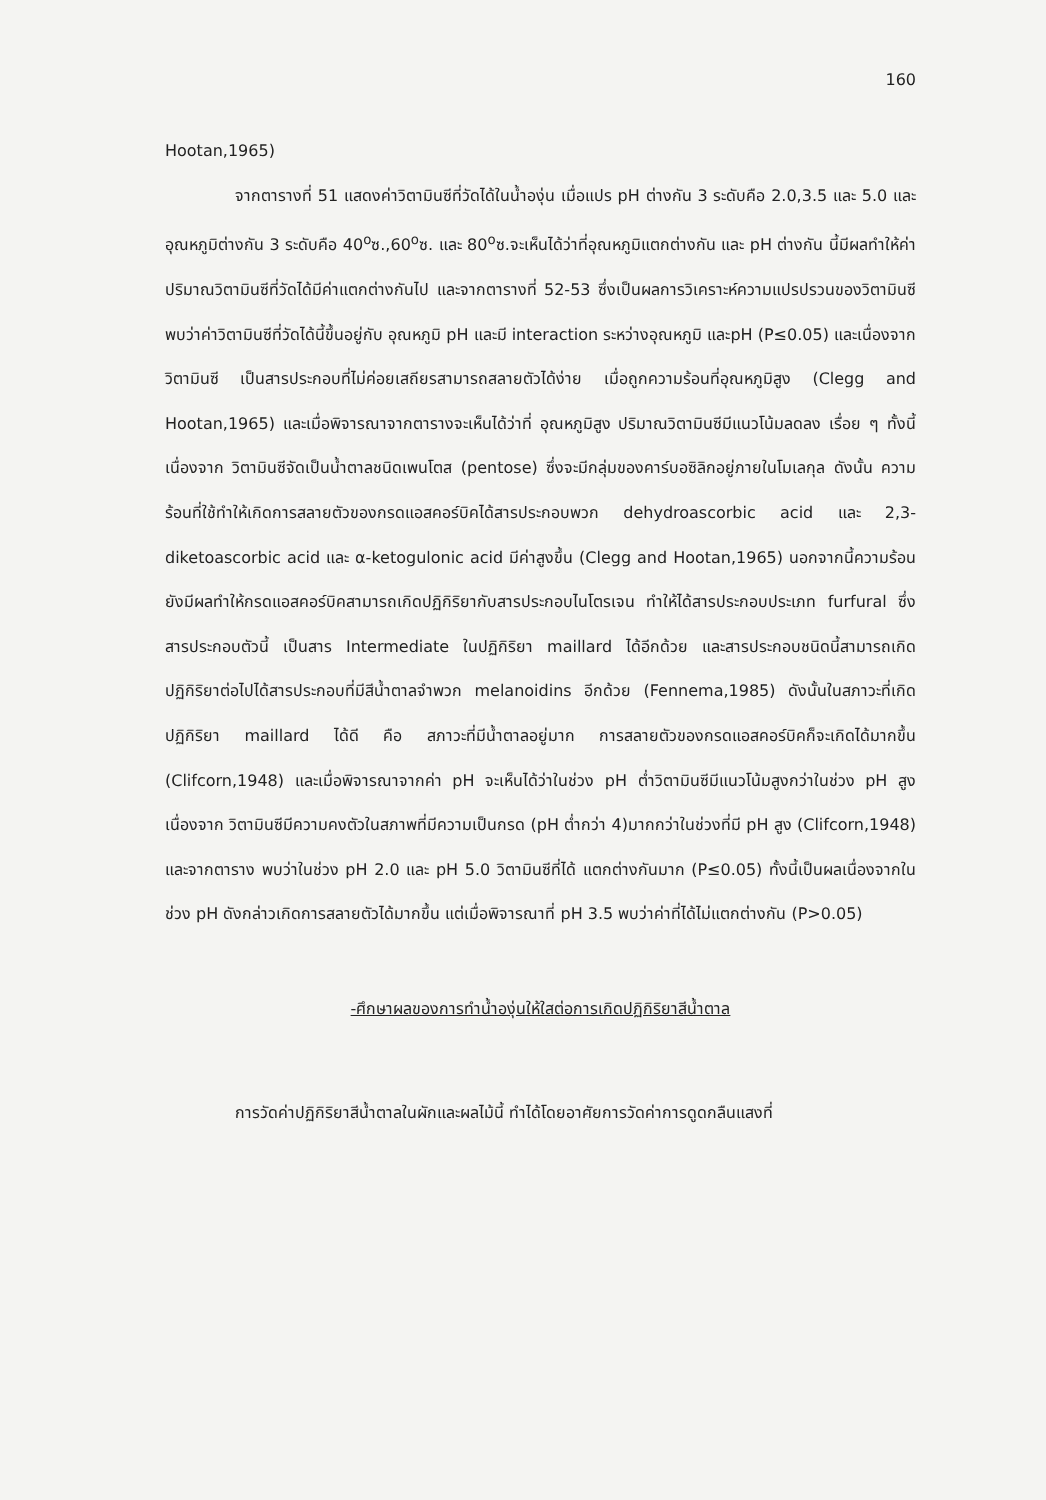160
Hootan,1965)
จากตารางที่ 51 แสดงค่าวิตามินซีที่วัดได้ในน้ำองุ่น เมื่อแปร pH ต่างกัน 3 ระดับคือ 2.0,3.5 และ 5.0 และอุณหภูมิต่างกัน 3 ระดับคือ 40<sup>o</sup>ซ.,60<sup>o</sup>ซ. และ 80<sup>o</sup>ซ.จะเห็นได้ว่าที่อุณหภูมิแตกต่างกัน และ pH ต่างกัน นี้มีผลทำให้ค่าปริมาณวิตามินซีที่วัดได้มีค่าแตกต่างกันไป และจากตารางที่ 52-53 ซึ่งเป็นผลการวิเคราะห์ความแปรปรวนของวิตามินซี พบว่าค่าวิตามินซีที่วัดได้นี้ขึ้นอยู่กับ อุณหภูมิ pH และมี interaction ระหว่างอุณหภูมิ และpH (P≤0.05) และเนื่องจากวิตามินซี เป็นสารประกอบที่ไม่ค่อยเสถียรสามารถสลายตัวได้ง่าย เมื่อถูกความร้อนที่อุณหภูมิสูง (Clegg and Hootan,1965) และเมื่อพิจารณาจากตารางจะเห็นได้ว่าที่ อุณหภูมิสูง ปริมาณวิตามินซีมีแนวโน้มลดลง เรื่อย ๆ ทั้งนี้เนื่องจาก วิตามินซีจัดเป็นน้ำตาลชนิดเพนโตส (pentose) ซึ่งจะมีกลุ่มของคาร์บอซิลิกอยู่ภายในโมเลกุล ดังนั้น ความร้อนที่ใช้ทำให้เกิดการสลายตัวของกรดแอสคอร์บิคได้สารประกอบพวก dehydroascorbic acid และ 2,3-diketoascorbic acid และ α-ketogulonic acid มีค่าสูงขึ้น (Clegg and Hootan,1965) นอกจากนี้ความร้อนยังมีผลทำให้กรดแอสคอร์บิคสามารถเกิดปฏิกิริยากับสารประกอบไนโตรเจน ทำให้ได้สารประกอบประเภท furfural ซึ่งสารประกอบตัวนี้ เป็นสาร Intermediate ในปฏิกิริยา maillard ได้อีกด้วย และสารประกอบชนิดนี้สามารถเกิดปฏิกิริยาต่อไปได้สารประกอบที่มีสีน้ำตาลจำพวก melanoidins อีกด้วย (Fennema,1985) ดังนั้นในสภาวะที่เกิดปฏิกิริยา maillard ได้ดี คือ สภาวะที่มีน้ำตาลอยู่มาก การสลายตัวของกรดแอสคอร์บิคก็จะเกิดได้มากขึ้น (Clifcorn,1948) และเมื่อพิจารณาจากค่า pH จะเห็นได้ว่าในช่วง pH ต่ำวิตามินซีมีแนวโน้มสูงกว่าในช่วง pH สูง เนื่องจาก วิตามินซีมีความคงตัวในสภาพที่มีความเป็นกรด (pH ต่ำกว่า 4)มากกว่าในช่วงที่มี pH สูง (Clifcorn,1948) และจากตาราง พบว่าในช่วง pH 2.0 และ pH 5.0 วิตามินซีที่ได้ แตกต่างกันมาก (P≤0.05) ทั้งนี้เป็นผลเนื่องจากในช่วง pH ดังกล่าวเกิดการสลายตัวได้มากขึ้น แต่เมื่อพิจารณาที่ pH 3.5 พบว่าค่าที่ได้ไม่แตกต่างกัน (P>0.05)
-ศึกษาผลของการทำน้ำองุ่นให้ใสต่อการเกิดปฏิกิริยาสีน้ำตาล
การวัดค่าปฏิกิริยาสีน้ำตาลในผักและผลไม้นี้ ทำได้โดยอาศัยการวัดค่าการดูดกลืนแสงที่